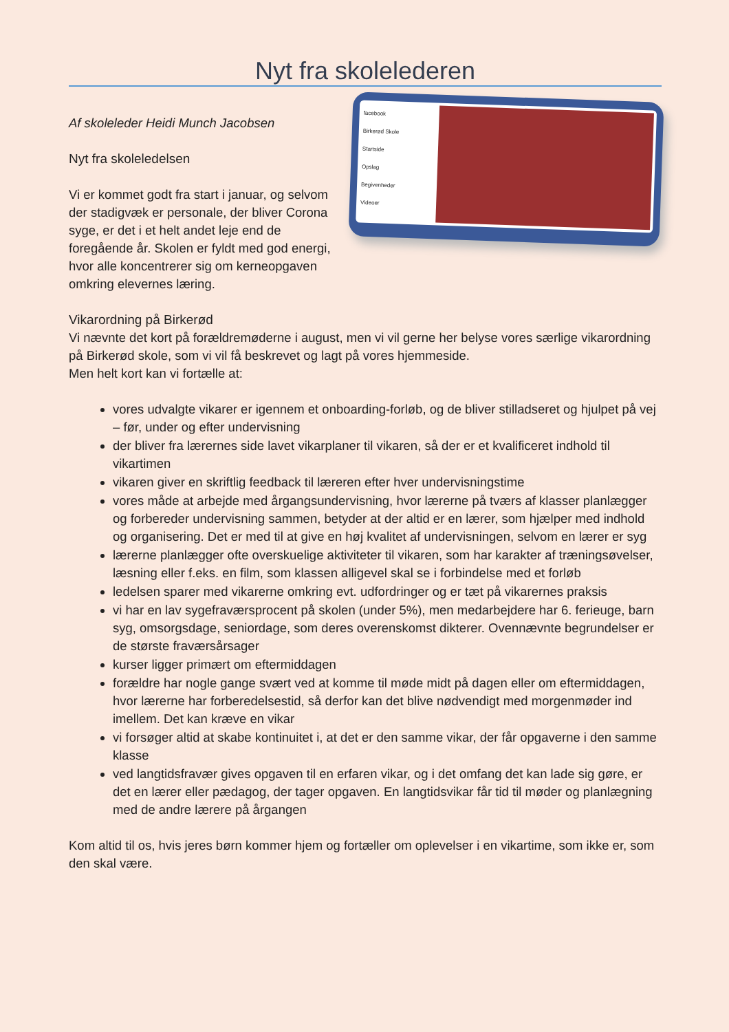Nyt fra skolelederen
Af skoleleder Heidi Munch Jacobsen
Nyt fra skoleledelsen
Vi er kommet godt fra start i januar, og selvom der stadigvæk er personale, der bliver Corona syge, er det i et helt andet leje end de foregående år. Skolen er fyldt med god energi, hvor alle koncentrerer sig om kerneopgaven omkring elevernes læring.
facebook
Birkerød Skole
Startside
Opslag
Begivenheder
Videoer
Vikarordning på Birkerød
Vi nævnte det kort på forældremøderne i august, men vi vil gerne her belyse vores særlige vikarordning på Birkerød skole, som vi vil få beskrevet og lagt på vores hjemmeside.
Men helt kort kan vi fortælle at:
vores udvalgte vikarer er igennem et onboarding-forløb, og de bliver stilladseret og hjulpet på vej – før, under og efter undervisning
der bliver fra lærernes side lavet vikarplaner til vikaren, så der er et kvalificeret indhold til vikartimen
vikaren giver en skriftlig feedback til læreren efter hver undervisningstime
vores måde at arbejde med årgangsundervisning, hvor lærerne på tværs af klasser planlægger og forbereder undervisning sammen, betyder at der altid er en lærer, som hjælper med indhold og organisering. Det er med til at give en høj kvalitet af undervisningen, selvom en lærer er syg
lærerne planlægger ofte overskuelige aktiviteter til vikaren, som har karakter af træningsøvelser, læsning eller f.eks. en film, som klassen alligevel skal se i forbindelse med et forløb
ledelsen sparer med vikarerne omkring evt. udfordringer og er tæt på vikarernes praksis
vi har en lav sygefraværsprocent på skolen (under 5%), men medarbejdere har 6. ferieuge, barn syg, omsorgsdage, seniordage, som deres overenskomst dikterer. Ovennævnte begrundelser er de største fraværsårsager
kurser ligger primært om eftermiddagen
forældre har nogle gange svært ved at komme til møde midt på dagen eller om eftermiddagen, hvor lærerne har forberedelsestid, så derfor kan det blive nødvendigt med morgenmøder ind imellem. Det kan kræve en vikar
vi forsøger altid at skabe kontinuitet i, at det er den samme vikar, der får opgaverne i den samme klasse
ved langtidsfravær gives opgaven til en erfaren vikar, og i det omfang det kan lade sig gøre, er det en lærer eller pædagog, der tager opgaven. En langtidsvikar får tid til møder og planlægning med de andre lærere på årgangen
Kom altid til os, hvis jeres børn kommer hjem og fortæller om oplevelser i en vikartime, som ikke er, som den skal være.